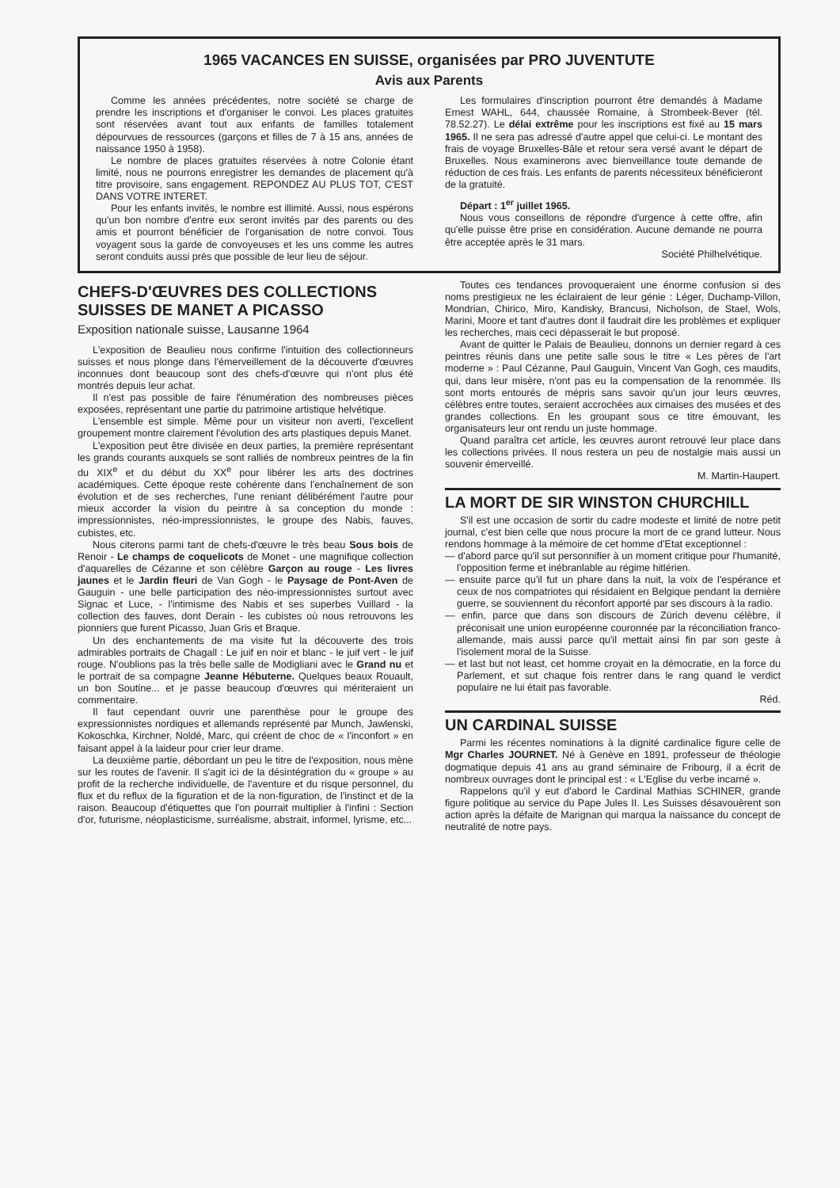1965 VACANCES EN SUISSE, organisées par PRO JUVENTUTE
Avis aux Parents
Comme les années précédentes, notre société se charge de prendre les inscriptions et d'organiser le convoi. Les places gratuites sont réservées avant tout aux enfants de familles totalement dépourvues de ressources (garçons et filles de 7 à 15 ans, années de naissance 1950 à 1958).
Le nombre de places gratuites réservées à notre Colonie étant limité, nous ne pourrons enregistrer les demandes de placement qu'à titre provisoire, sans engagement. REPONDEZ AU PLUS TOT, C'EST DANS VOTRE INTERET.
Pour les enfants invités, le nombre est illimité. Aussi, nous espérons qu'un bon nombre d'entre eux seront invités par des parents ou des amis et pourront bénéficier de l'organisation de notre convoi. Tous voyagent sous la garde de convoyeuses et les uns comme les autres seront conduits aussi près que possible de leur lieu de séjour.
Les formulaires d'inscription pourront être demandés à Madame Ernest WAHL, 644, chaussée Romaine, à Strombeek-Bever (tél. 78.52.27). Le délai extrême pour les inscriptions est fixé au 15 mars 1965. Il ne sera pas adressé d'autre appel que celui-ci. Le montant des frais de voyage Bruxelles-Bâle et retour sera versé avant le départ de Bruxelles. Nous examinerons avec bienveillance toute demande de réduction de ces frais. Les enfants de parents nécessiteux bénéficieront de la gratuité.
Départ : 1<sup>er</sup> juillet 1965.
Nous vous conseillons de répondre d'urgence à cette offre, afin qu'elle puisse être prise en considération. Aucune demande ne pourra être acceptée après le 31 mars.
Société Philhelvétique.
CHEFS-D'ŒUVRES DES COLLECTIONS SUISSES DE MANET A PICASSO
Exposition nationale suisse, Lausanne 1964
L'exposition de Beaulieu nous confirme l'intuition des collectionneurs suisses et nous plonge dans l'émerveillement de la découverte d'œuvres inconnues dont beaucoup sont des chefs-d'œuvre qui n'ont plus été montrés depuis leur achat.
Il n'est pas possible de faire l'énumération des nombreuses pièces exposées, représentant une partie du patrimoine artistique helvétique.
L'ensemble est simple. Même pour un visiteur non averti, l'excellent groupement montre clairement l'évolution des arts plastiques depuis Manet.
L'exposition peut être divisée en deux parties, la première représentant les grands courants auxquels se sont ralliés de nombreux peintres de la fin du XIX<sup>e</sup> et du début du XX<sup>e</sup> pour libérer les arts des doctrines académiques. Cette époque reste cohérente dans l'enchaînement de son évolution et de ses recherches, l'une reniant délibérément l'autre pour mieux accorder la vision du peintre à sa conception du monde : impressionnistes, néo-impressionnistes, le groupe des Nabis, fauves, cubistes, etc.
Nous citerons parmi tant de chefs-d'œuvre le très beau Sous bois de Renoir - Le champs de coquelicots de Monet - une magnifique collection d'aquarelles de Cézanne et son célèbre Garçon au rouge - Les livres jaunes et le Jardin fleuri de Van Gogh - le Paysage de Pont-Aven de Gauguin - une belle participation des néo-impressionnistes surtout avec Signac et Luce, - l'intimisme des Nabis et ses superbes Vuillard - la collection des fauves, dont Derain - les cubistes où nous retrouvons les pionniers que furent Picasso, Juan Gris et Braque.
Un des enchantements de ma visite fut la découverte des trois admirables portraits de Chagall : Le juif en noir et blanc - le juif vert - le juif rouge. N'oublions pas la très belle salle de Modigliani avec le Grand nu et le portrait de sa compagne Jeanne Hébuterne. Quelques beaux Rouault, un bon Soutine... et je passe beaucoup d'œuvres qui mériteraient un commentaire.
Il faut cependant ouvrir une parenthèse pour le groupe des expressionnistes nordiques et allemands représenté par Munch, Jawlenski, Kokoschka, Kirchner, Noldé, Marc, qui créent de choc de « l'inconfort » en faisant appel à la laideur pour crier leur drame.
La deuxième partie, débordant un peu le titre de l'exposition, nous mène sur les routes de l'avenir. Il s'agit ici de la désintégration du « groupe » au profit de la recherche individuelle, de l'aventure et du risque personnel, du flux et du reflux de la figuration et de la non-figuration, de l'instinct et de la raison. Beaucoup d'étiquettes que l'on pourrait multiplier à l'infini : Section d'or, futurisme, néoplasticisme, surréalisme, abstrait, informel, lyrisme, etc...
Toutes ces tendances provoqueraient une énorme confusion si des noms prestigieux ne les éclairaient de leur génie : Léger, Duchamp-Villon, Mondrian, Chirico, Miro, Kandisky, Brancusi, Nicholson, de Stael, Wols, Marini, Moore et tant d'autres dont il faudrait dire les problèmes et expliquer les recherches, mais ceci dépasserait le but proposé.
Avant de quitter le Palais de Beaulieu, donnons un dernier regard à ces peintres réunis dans une petite salle sous le titre « Les pères de l'art moderne » : Paul Cézanne, Paul Gauguin, Vincent Van Gogh, ces maudits, qui, dans leur misère, n'ont pas eu la compensation de la renommée. Ils sont morts entourés de mépris sans savoir qu'un jour leurs œuvres, célèbres entre toutes, seraient accrochées aux cimaises des musées et des grandes collections. En les groupant sous ce titre émouvant, les organisateurs leur ont rendu un juste hommage.
Quand paraîtra cet article, les œuvres auront retrouvé leur place dans les collections privées. Il nous restera un peu de nostalgie mais aussi un souvenir émerveillé.
M. Martin-Haupert.
LA MORT DE SIR WINSTON CHURCHILL
S'il est une occasion de sortir du cadre modeste et limité de notre petit journal, c'est bien celle que nous procure la mort de ce grand lutteur. Nous rendons hommage à la mémoire de cet homme d'Etat exceptionnel :
— d'abord parce qu'il sut personnifier à un moment critique pour l'humanité, l'opposition ferme et inébranlable au régime hitlérien.
— ensuite parce qu'il fut un phare dans la nuit, la voix de l'espérance et ceux de nos compatriotes qui résidaient en Belgique pendant la dernière guerre, se souviennent du réconfort apporté par ses discours à la radio.
— enfin, parce que dans son discours de Zürich devenu célèbre, il préconisait une union européenne couronnée par la réconciliation franco-allemande, mais aussi parce qu'il mettait ainsi fin par son geste à l'isolement moral de la Suisse.
— et last but not least, cet homme croyait en la démocratie, en la force du Parlement, et sut chaque fois rentrer dans le rang quand le verdict populaire ne lui était pas favorable.
Réd.
UN CARDINAL SUISSE
Parmi les récentes nominations à la dignité cardinalice figure celle de Mgr Charles JOURNET. Né à Genève en 1891, professeur de théologie dogmatique depuis 41 ans au grand séminaire de Fribourg, il a écrit de nombreux ouvrages dont le principal est : « L'Eglise du verbe incarné ».
Rappelons qu'il y eut d'abord le Cardinal Mathias SCHINER, grande figure politique au service du Pape Jules II. Les Suisses désavouèrent son action après la défaite de Marignan qui marqua la naissance du concept de neutralité de notre pays.